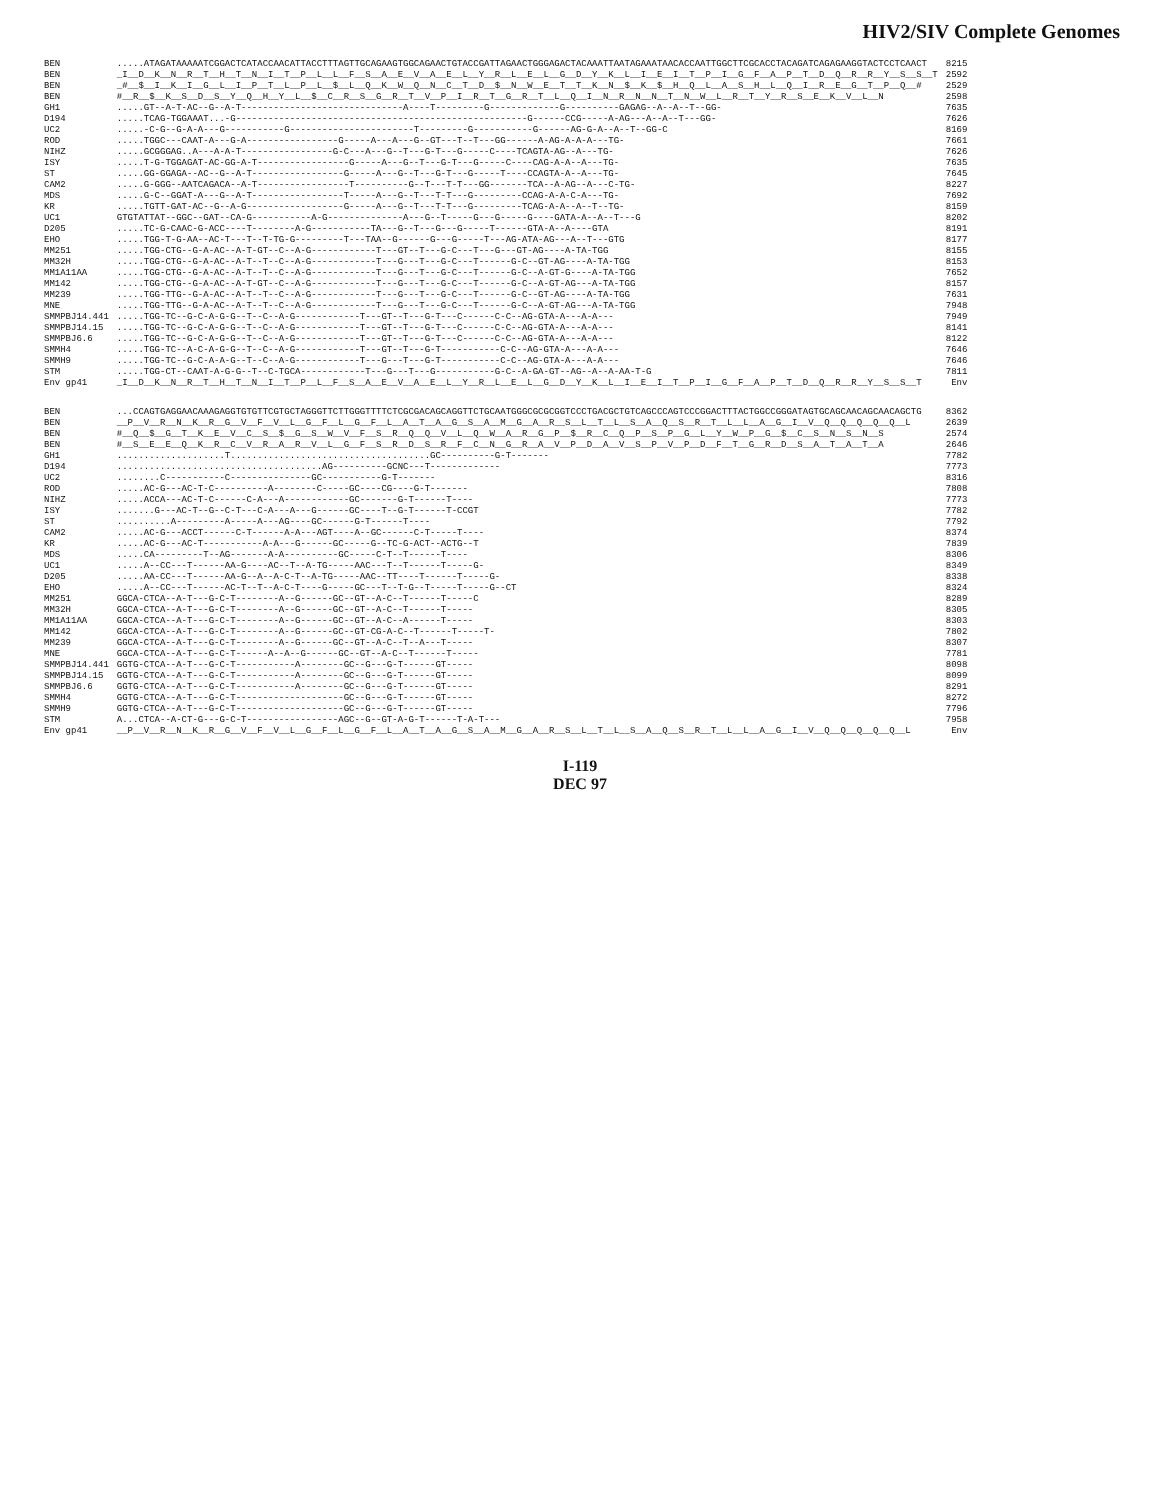HIV2/SIV Complete Genomes
| BEN | .....ATAGATAAAAATCGGACTCATACCAACATTACCTTTAGTTGCAGAAGTGGCAGAACTGTACCGATTAGAACTGGGAGACTACAAATTAATAGAAATAACACCAATTGGCTTCGCACCTACAGATCAGAGAAGGTACTCCTCAACT | 8215 |
| BEN | _I__D__K__N__R__T__H__T__N__I__T__P__L__L__F__S__A__E__V__A__E__L__Y__R__L__E__L__G__D__Y__K__L__I__E__I__T__P__I__G__F__A__P__T__D__Q__R__R__Y__S__S__T | 2592 |
| BEN | _#__$__I__K__I__G__L__I__P__T__L__P__L__$__L__Q__K__W__Q__N__C__T__D__$__N__W__E__T__T__K__N__$__K__$__H__Q__L__A__S__H__L__Q__I__R__E__G__T__P__Q__# | 2529 |
| BEN | #__R__$__K__S__D__S__Y__Q__H__Y__L__$__C__R__S__G__R__T__V__P__I__R__T__G__R__T__L__Q__I__N__R__N__N__T__N__W__L__R__T__Y__R__S__E__K__V__L__N | 2598 |
| GH1 | .....GT--A-T-AC--G--A-T------------------------------A----T---------G-------------G----------GAGAG--A--A--T--GG- | 7635 |
| D194 | .....TCAG-TGGAAAT...-G------------------------------------------------------G------CCG-----A-AG---A--A--T---GG- | 7626 |
| UC2 | .....-C-G--G-A-A---G-----------G-----------------------T---------G-----------G------AG-G-A--A--T--GG-C | 8169 |
| ROD | .....TGGC---CAAT-A---G-A-----------------G-----A---A---G--GT---T--T---GG------A-AG-A-A-A---TG- | 7661 |
| NIHZ | .....GCGGGAG..A---A-A-T-----------------G-C---A---G--T---G-T---G-----C----TCAGTA-AG--A---TG- | 7626 |
| ISY | .....T-G-TGGAGAT-AC-GG-A-T-----------------G-----A---G--T---G-T---G-----C----CAG-A-A--A---TG- | 7635 |
| ST | .....GG-GGAGA--AC--G--A-T-----------------G-----A---G--T---G-T---G-----T----CCAGTA-A--A---TG- | 7645 |
| CAM2 | .....G-GGG--AATCAGACA--A-T-----------------T----------G--T---T-T---GG-------TCA--A-AG--A---C-TG- | 8227 |
| MDS | .....G-C--GGAT-A---G--A-T-----------------T-----A---G--T---T-T---G---------CCAG-A-A-C-A---TG- | 7692 |
| KR | .....TGTT-GAT-AC--G--A-G------------------G-----A---G--T---T-T---G---------TCAG-A-A--A--T--TG- | 8159 |
| UC1 | GTGTATTAT--GGC--GAT--CA-G-----------A-G--------------A---G--T-----G---G-----G----GATA-A--A--T---G | 8202 |
| D205 | .....TC-G-CAAC-G-ACC----T--------A-G-----------TA---G--T---G---G-----T------GTA-A--A----GTA | 8191 |
| EHO | .....TGG-T-G-AA--AC-T---T--T-TG-G---------T---TAA--G------G---G-----T---AG-ATA-AG---A--T---GTG | 8177 |
| MM251 | .....TGG-CTG--G-A-AC--A-T-GT--C--A-G------------T---GT--T---G-C---T---G---GT-AG----A-TA-TGG | 8155 |
| MM32H | .....TGG-CTG--G-A-AC--A-T--T--C--A-G------------T---G---T---G-C---T------G-C--GT-AG----A-TA-TGG | 8153 |
| MM1A11AA | .....TGG-CTG--G-A-AC--A-T--T--C--A-G------------T---G---T---G-C---T------G-C--A-GT-G----A-TA-TGG | 7652 |
| MM142 | .....TGG-CTG--G-A-AC--A-T-GT--C--A-G------------T---G---T---G-C---T------G-C--A-GT-AG---A-TA-TGG | 8157 |
| MM239 | .....TGG-TTG--G-A-AC--A-T--T--C--A-G------------T---G---T---G-C---T------G-C--GT-AG----A-TA-TGG | 7631 |
| MNE | .....TGG-TTG--G-A-AC--A-T--T--C--A-G------------T---G---T---G-C---T------G-C--A-GT-AG---A-TA-TGG | 7948 |
| SMMPBJ14.441 | .....TGG-TC--G-C-A-G-G--T--C--A-G------------T---GT--T---G-T---C------C-C--AG-GTA-A---A-A--- | 7949 |
| SMMPBJ14.15 | .....TGG-TC--G-C-A-G-G--T--C--A-G------------T---GT--T---G-T---C------C-C--AG-GTA-A---A-A--- | 8141 |
| SMMPBJ6.6 | .....TGG-TC--G-C-A-G-G--T--C--A-G------------T---GT--T---G-T---C------C-C--AG-GTA-A---A-A--- | 8122 |
| SMMH4 | .....TGG-TC--A-C-A-G-G--T--C--A-G------------T---GT--T---G-T-----------C-C--AG-GTA-A---A-A--- | 7646 |
| SMMH9 | .....TGG-TC--G-C-A-A-G--T--C--A-G------------T---G---T---G-T-----------C-C--AG-GTA-A---A-A--- | 7646 |
| STM | .....TGG-CT--CAAT-A-G-G--T--C-TGCA------------T---G---T---G-----------G-C--A-GA-GT--AG--A--A-AA-T-G | 7811 |
| Env gp41 | _I__D__K__N__R__T__H__T__N__I__T__P__L__F__S__A__E__V__A__E__L__Y__R__L__E__L__G__D__Y__K__L__I__E__I__T__P__I__G__F__A__P__T__D__Q__R__R__Y__S__S__T | Env |
| BEN | ...CCAGTGAGGAACAAAGAGGTGTGTTCGTGCTAGGGTTCTTGGGTTTTCTCGCGACAGCAGGTTCTGCAATGGGCGCGCGGTCCCTGACGCTGTCAGCCCAGTCCCGGACTTTACTGGCCGGGATAGTGCAGCAACAGCAACAGCTG | 8362 |
| BEN | __P__V__R__N__K__R__G__V__F__V__L__G__F__L__G__F__L__A__T__A__G__S__A__M__G__A__R__S__L__T__L__S__A__Q__S__R__T__L__L__A__G__I__V__Q__Q__Q__Q__Q__L | 2639 |
| BEN | #__Q__$__G__T__K__E__V__C__S__$__G__S__W__V__F__S__R__Q__Q__V__L__Q__W__A__R__G__P__$__R__C__Q__P__S__P__G__L__Y__W__P__G__$__C__S__N__S__N__S | 2574 |
| BEN | #__S__E__E__Q__K__R__C__V__R__A__R__V__L__G__F__S__R__D__S__R__F__C__N__G__R__A__V__P__D__A__V__S__P__V__P__D__F__T__G__R__D__S__A__T__A__T__A | 2646 |
| GH1 | ....................T.....................................GC----------G-T------- | 7782 |
| D194 | ......................................AG----------GCNC---T------------- | 7773 |
| UC2 | ........C-----------C---------------GC-----------G-T------- | 8316 |
| ROD | .....AC-G---AC-T-C----------A--------C-----GC----CG----G-T------- | 7808 |
| NIHZ | .....ACCA---AC-T-C------C-A---A------------GC-------G-T------T---- | 7773 |
| ISY | .......G---AC-T--G--C-T---C-A---A---G------GC----T--G-T------T-CCGT | 7782 |
| ST | ..........A---------A-----A---AG----GC------G-T------T---- | 7792 |
| CAM2 | .....AC-G---ACCT------C-T------A-A---AGT----A--GC------C-T-----T---- | 8374 |
| KR | .....AC-G---AC-T-----------A-A---G------GC-----G--TC-G-ACT--ACTG--T | 7839 |
| MDS | .....CA---------T--AG-------A-A----------GC-----C-T--T------T---- | 8306 |
| UC1 | .....A--CC---T------AA-G----AC--T--A-TG-----AAC---T--T------T-----G- | 8349 |
| D205 | .....AA-CC---T------AA-G--A--A-C-T--A-TG-----AAC--TT----T------T-----G- | 8338 |
| EHO | .....A--CC---T------AC-T--T--A-C-T----G-----GC---T--T-G--T-----T-----G--CT | 8324 |
| MM251 | GGCA-CTCA--A-T---G-C-T--------A--G------GC--GT--A-C--T------T-----C | 8289 |
| MM32H | GGCA-CTCA--A-T---G-C-T--------A--G------GC--GT--A-C--T------T----- | 8305 |
| MM1A11AA | GGCA-CTCA--A-T---G-C-T--------A--G------GC--GT--A-C--A------T----- | 8303 |
| MM142 | GGCA-CTCA--A-T---G-C-T--------A--G------GC--GT-CG-A-C--T------T-----T- | 7802 |
| MM239 | GGCA-CTCA--A-T---G-C-T--------A--G------GC--GT--A-C--T--A---T----- | 8307 |
| MNE | GGCA-CTCA--A-T---G-C-T------A--A--G------GC--GT--A-C--T------T----- | 7781 |
| SMMPBJ14.441 | GGTG-CTCA--A-T---G-C-T-----------A--------GC--G---G-T------GT----- | 8098 |
| SMMPBJ14.15 | GGTG-CTCA--A-T---G-C-T-----------A--------GC--G---G-T------GT----- | 8099 |
| SMMPBJ6.6 | GGTG-CTCA--A-T---G-C-T-----------A--------GC--G---G-T------GT----- | 8291 |
| SMMH4 | GGTG-CTCA--A-T---G-C-T--------------------GC--G---G-T------GT----- | 8272 |
| SMMH9 | GGTG-CTCA--A-T---G-C-T--------------------GC--G---G-T------GT----- | 7796 |
| STM | A...CTCA--A-CT-G---G-C-T-----------------AGC--G--GT-A-G-T------T-A-T--- | 7958 |
| Env gp41 | __P__V__R__N__K__R__G__V__F__V__L__G__F__L__G__F__L__A__T__A__G__S__A__M__G__A__R__S__L__T__L__S__A__Q__S__R__T__L__L__A__G__I__V__Q__Q__Q__Q__Q__L | Env |
I-119
DEC 97